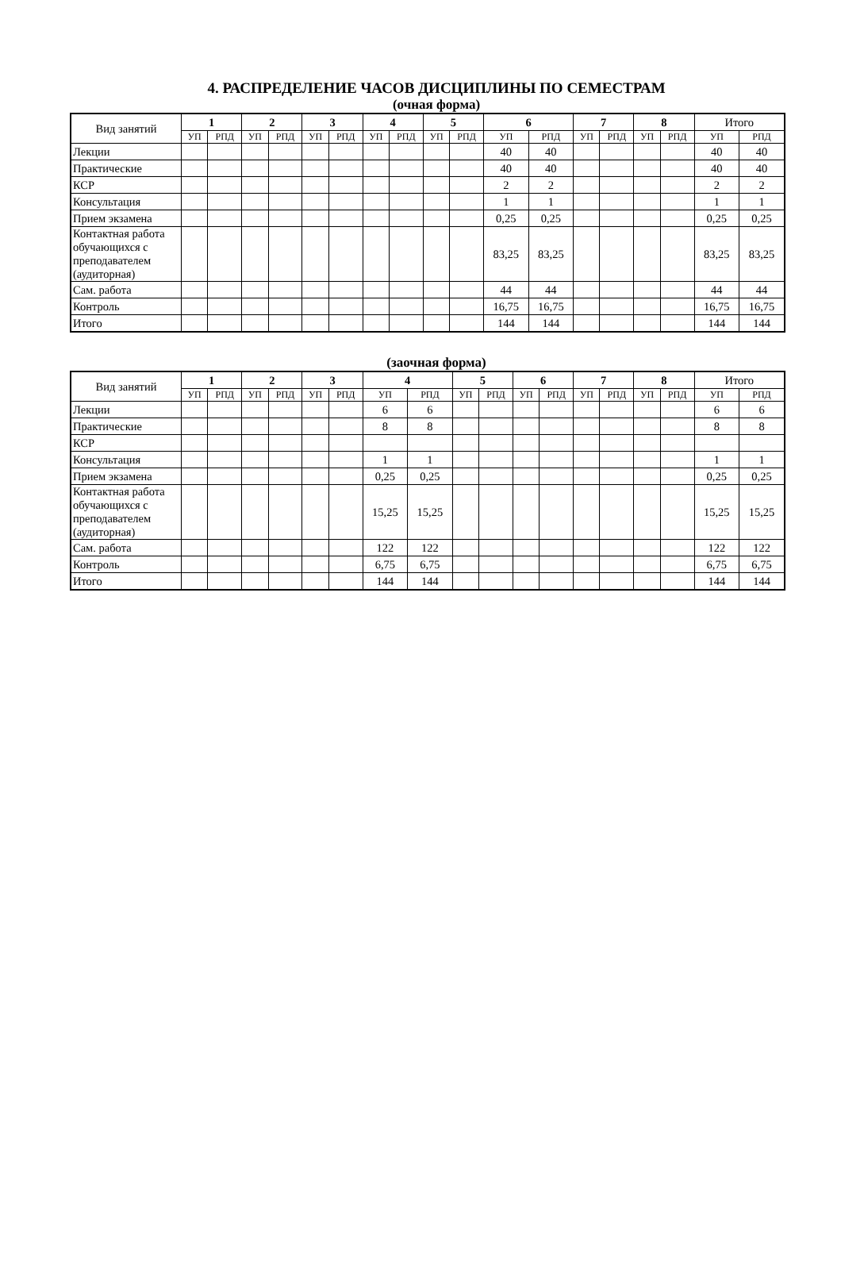4. РАСПРЕДЕЛЕНИЕ ЧАСОВ ДИСЦИПЛИНЫ ПО СЕМЕСТРАМ
(очная форма)
| Вид занятий | 1 | | 2 | | 3 | | 4 | | 5 | | 6 | | 7 | | 8 | | Итого | |
| --- | --- | --- | --- | --- | --- | --- | --- | --- | --- | --- | --- | --- | --- | --- | --- | --- | --- | --- |
| | УП | РПД | УП | РПД | УП | РПД | УП | РПД | УП | РПД | УП | РПД | УП | РПД | УП | РПД | УП | РПД |
| Лекции | | | | | | | | | | | 40 | 40 | | | | | 40 | 40 |
| Практические | | | | | | | | | | | 40 | 40 | | | | | 40 | 40 |
| КСР | | | | | | | | | | | 2 | 2 | | | | | 2 | 2 |
| Консультация | | | | | | | | | | | 1 | 1 | | | | | 1 | 1 |
| Прием экзамена | | | | | | | | | | | 0,25 | 0,25 | | | | | 0,25 | 0,25 |
| Контактная работа обучающихся с преподавателем (аудиторная) | | | | | | | | | | | 83,25 | 83,25 | | | | | 83,25 | 83,25 |
| Сам. работа | | | | | | | | | | | 44 | 44 | | | | | 44 | 44 |
| Контроль | | | | | | | | | | | 16,75 | 16,75 | | | | | 16,75 | 16,75 |
| Итого | | | | | | | | | | | 144 | 144 | | | | | 144 | 144 |
(заочная форма)
| Вид занятий | 1 | | 2 | | 3 | | 4 | | 5 | | 6 | | 7 | | 8 | | Итого | |
| --- | --- | --- | --- | --- | --- | --- | --- | --- | --- | --- | --- | --- | --- | --- | --- | --- | --- | --- |
| | УП | РПД | УП | РПД | УП | РПД | УП | РПД | УП | РПД | УП | РПД | УП | РПД | УП | РПД | УП | РПД |
| Лекции | | | | | | | 6 | 6 | | | | | | | | | 6 | 6 |
| Практические | | | | | | | 8 | 8 | | | | | | | | | 8 | 8 |
| КСР | | | | | | | | | | | | | | | | | | |
| Консультация | | | | | | | 1 | 1 | | | | | | | | | 1 | 1 |
| Прием экзамена | | | | | | | 0,25 | 0,25 | | | | | | | | | 0,25 | 0,25 |
| Контактная работа обучающихся с преподавателем (аудиторная) | | | | | | | 15,25 | 15,25 | | | | | | | | | 15,25 | 15,25 |
| Сам. работа | | | | | | | 122 | 122 | | | | | | | | | 122 | 122 |
| Контроль | | | | | | | 6,75 | 6,75 | | | | | | | | | 6,75 | 6,75 |
| Итого | | | | | | | 144 | 144 | | | | | | | | | 144 | 144 |